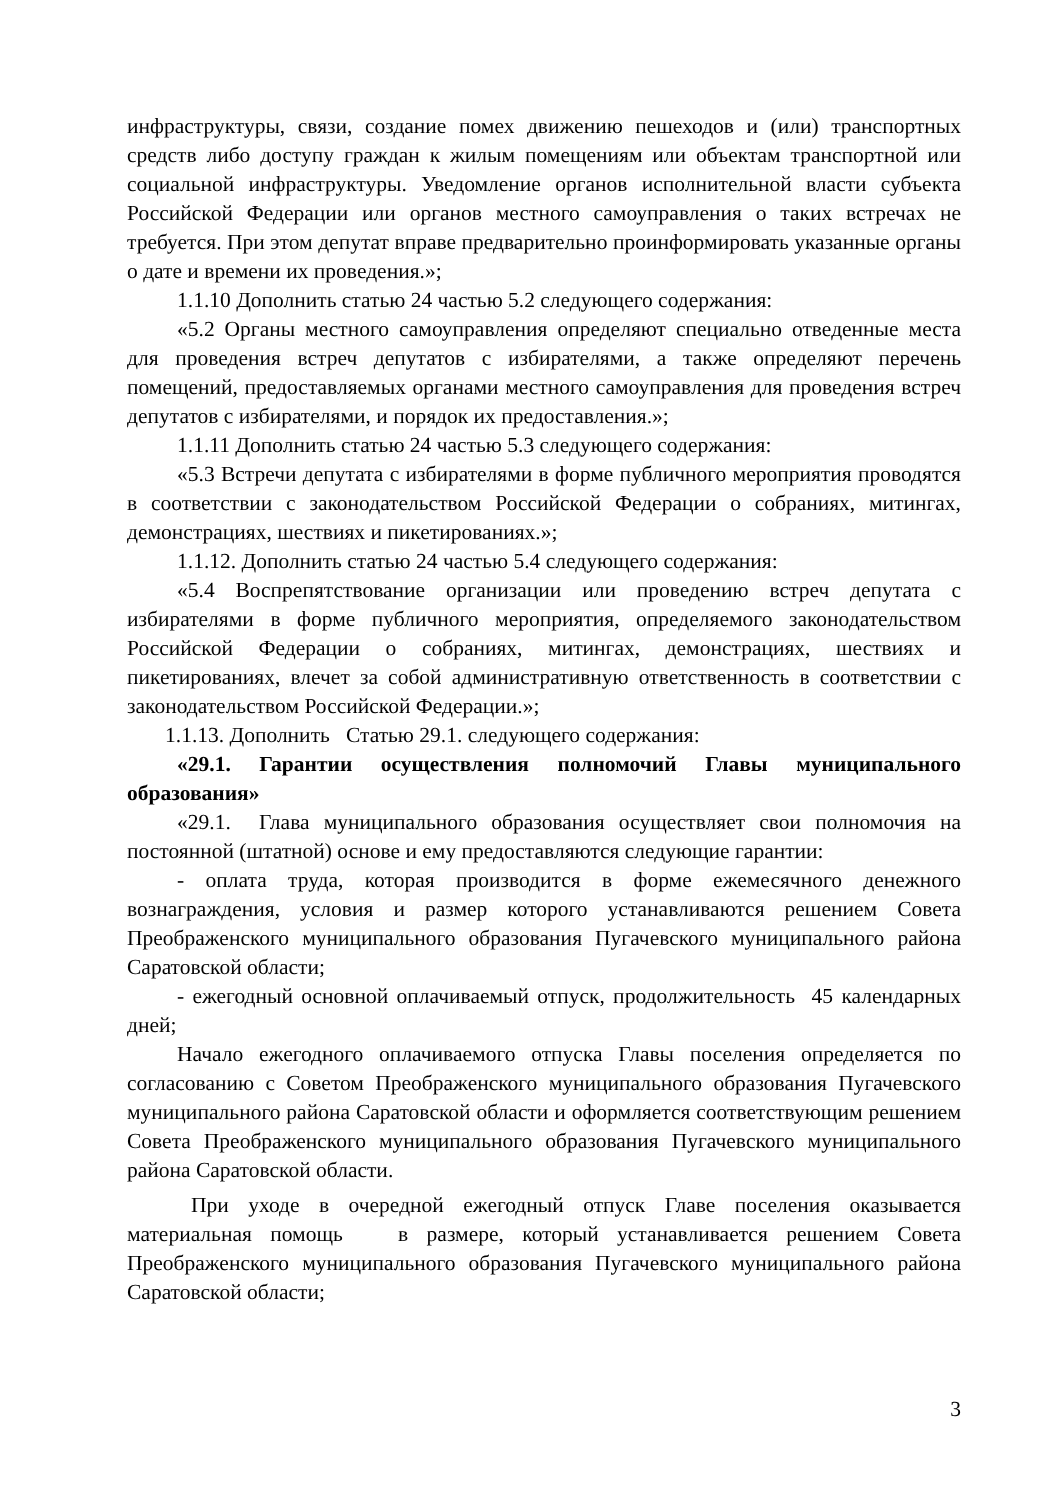инфраструктуры, связи, создание помех движению пешеходов и (или) транспортных средств либо доступу граждан к жилым помещениям или объектам транспортной или социальной инфраструктуры. Уведомление органов исполнительной власти субъекта Российской Федерации или органов местного самоуправления о таких встречах не требуется. При этом депутат вправе предварительно проинформировать указанные органы о дате и времени их проведения.»;
1.1.10 Дополнить статью 24 частью 5.2 следующего содержания:
«5.2 Органы местного самоуправления определяют специально отведенные места для проведения встреч депутатов с избирателями, а также определяют перечень помещений, предоставляемых органами местного самоуправления для проведения встреч депутатов с избирателями, и порядок их предоставления.»;
1.1.11 Дополнить статью 24 частью 5.3 следующего содержания:
«5.3 Встречи депутата с избирателями в форме публичного мероприятия проводятся в соответствии с законодательством Российской Федерации о собраниях, митингах, демонстрациях, шествиях и пикетированиях.»;
1.1.12. Дополнить статью 24 частью 5.4 следующего содержания:
«5.4 Воспрепятствование организации или проведению встреч депутата с избирателями в форме публичного мероприятия, определяемого законодательством Российской Федерации о собраниях, митингах, демонстрациях, шествиях и пикетированиях, влечет за собой административную ответственность в соответствии с законодательством Российской Федерации.»;
1.1.13. Дополнить Статью 29.1. следующего содержания:
«29.1. Гарантии осуществления полномочий Главы муниципального образования»
«29.1. Глава муниципального образования осуществляет свои полномочия на постоянной (штатной) основе и ему предоставляются следующие гарантии:
- оплата труда, которая производится в форме ежемесячного денежного вознаграждения, условия и размер которого устанавливаются решением Совета Преображенского муниципального образования Пугачевского муниципального района Саратовской области;
- ежегодный основной оплачиваемый отпуск, продолжительность 45 календарных дней;
Начало ежегодного оплачиваемого отпуска Главы поселения определяется по согласованию с Советом Преображенского муниципального образования Пугачевского муниципального района Саратовской области и оформляется соответствующим решением Совета Преображенского муниципального образования Пугачевского муниципального района Саратовской области.
При уходе в очередной ежегодный отпуск Главе поселения оказывается материальная помощь в размере, который устанавливается решением Совета Преображенского муниципального образования Пугачевского муниципального района Саратовской области;
3